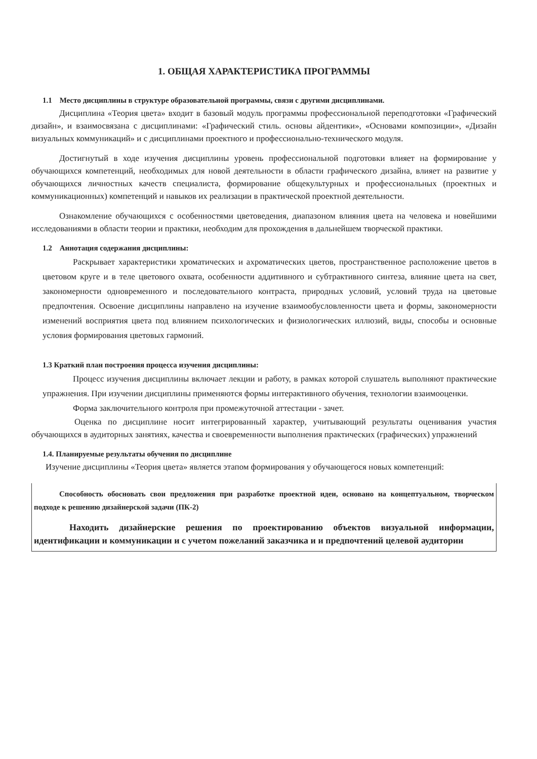1. ОБЩАЯ ХАРАКТЕРИСТИКА ПРОГРАММЫ
1.1 Место дисциплины в структуре образовательной программы, связи с другими дисциплинами.
Дисциплина «Теория цвета» входит в базовый модуль программы профессиональной переподготовки «Графический дизайн», и взаимосвязана с дисциплинами: «Графический стиль. основы айдентики», «Основами композиции», «Дизайн визуальных коммуникаций» и с дисциплинами проектного и профессионально-технического модуля.
Достигнутый в ходе изучения дисциплины уровень профессиональной подготовки влияет на формирование у обучающихся компетенций, необходимых для новой деятельности в области графического дизайна, влияет на развитие у обучающихся личностных качеств специалиста, формирование общекультурных и профессиональных (проектных и коммуникационных) компетенций и навыков их реализации в практической проектной деятельности.
Ознакомление обучающихся с особенностями цветоведения, диапазоном влияния цвета на человека и новейшими исследованиями в области теории и практики, необходим для прохождения в дальнейшем творческой практики.
1.2 Аннотация содержания дисциплины:
Раскрывает характеристики хроматических и ахроматических цветов, пространственное расположение цветов в цветовом круге и в теле цветового охвата, особенности аддитивного и субтрактивного синтеза, влияние цвета на свет, закономерности одновременного и последовательного контраста, природных условий, условий труда на цветовые предпочтения. Освоение дисциплины направлено на изучение взаимообусловленности цвета и формы, закономерности изменений восприятия цвета под влиянием психологических и физиологических иллюзий, виды, способы и основные условия формирования цветовых гармоний.
1.3 Краткий план построения процесса изучения дисциплины:
Процесс изучения дисциплины включает лекции и работу, в рамках которой слушатель выполняют практические упражнения. При изучении дисциплины применяются формы интерактивного обучения, технологии взаимооценки.
Форма заключительного контроля при промежуточной аттестации - зачет.
Оценка по дисциплине носит интегрированный характер, учитывающий результаты оценивания участия обучающихся в аудиторных занятиях, качества и своевременности выполнения практических (графических) упражнений
1.4. Планируемые результаты обучения по дисциплине
Изучение дисциплины «Теория цвета» является этапом формирования у обучающегося новых компетенций:
Способность обосновать свои предложения при разработке проектной идеи, основано на концептуальном, творческом подходе к решению дизайнерской задачи (ПК-2)
Находить дизайнерские решения по проектированию объектов визуальной информации, идентификации и коммуникации и с учетом пожеланий заказчика и и предпочтений целевой аудитории